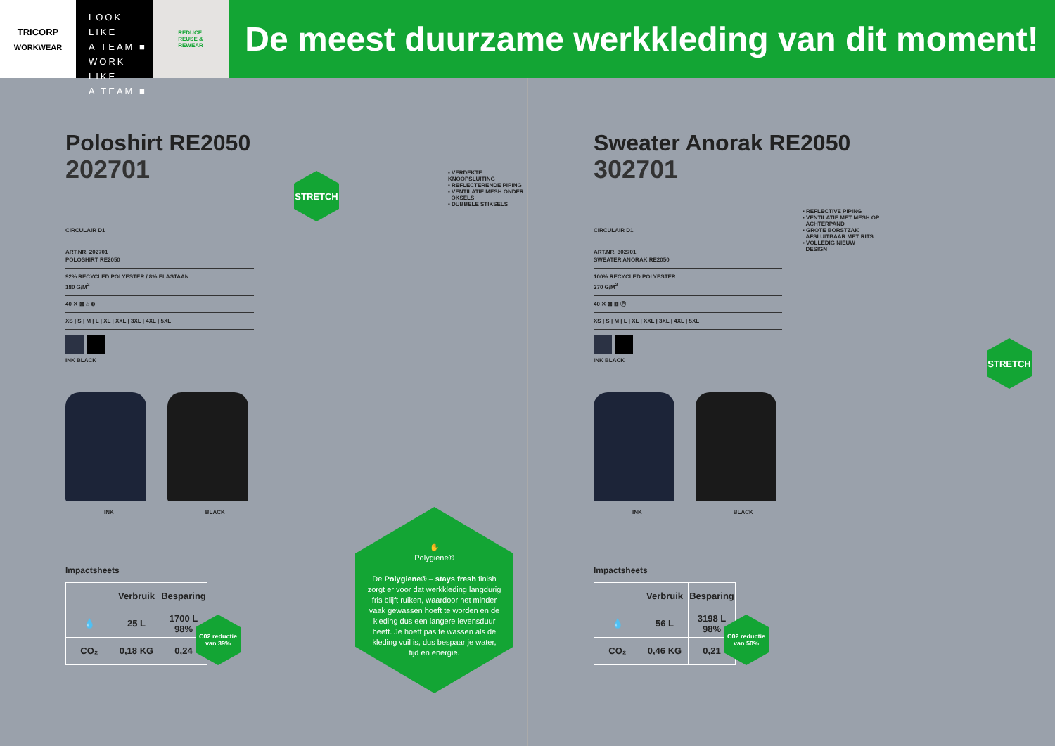TRICORP
WORKWEAR
LOOK LIKE
A TEAM ■
WORK LIKE
A TEAM ■
REDUCE
REUSE &
REWEAR
De meest duurzame werkkleding van dit moment!
Poloshirt RE2050
202701
CIRCULAIR D1
ART.NR. 202701
POLOSHIRT RE2050
92% RECYCLED POLYESTER / 8% ELASTAAN
180 G/M<sup>2</sup>
40 ✕ ⊠ ⌂ ⊗
XS | S | M | L | XL | XXL | 3XL | 4XL | 5XL
INK BLACK
INK BLACK
Impactsheets
| | Verbruik | Besparing |
| --- | --- | --- |
| 💧 | 25 L | 1700 L 98% |
| CO₂ | 0,18 KG | 0,24 |
C02 reductie
van 39%
STRETCH
▪ VERDEKTE KNOOPSLUITING
▪ REFLECTERENDE PIPING
▪ VENTILATIE MESH ONDER
OKSELS
▪ DUBBELE STIKSELS
✋
Polygiene®
De Polygiene® – stays fresh finish zorgt er voor dat werkkleding langdurig fris blijft ruiken, waardoor het minder vaak gewassen hoeft te worden en de kleding dus een langere levensduur heeft. Je hoeft pas te wassen als de kleding vuil is, dus bespaar je water, tijd en energie.
Sweater Anorak RE2050
302701
CIRCULAIR D1
ART.NR. 302701
SWEATER ANORAK RE2050
100% RECYCLED POLYESTER
270 G/M<sup>2</sup>
40 ✕ ⊠ ⊠ Ⓟ
XS | S | M | L | XL | XXL | 3XL | 4XL | 5XL
INK BLACK
INK BLACK
Impactsheets
| | Verbruik | Besparing |
| --- | --- | --- |
| 💧 | 56 L | 3198 L 98% |
| CO₂ | 0,46 KG | 0,21 |
C02 reductie
van 50%
▪ REFLECTIVE PIPING
▪ VENTILATIE MET MESH OP
ACHTERPAND
▪ GROTE BORSTZAK
AFSLUITBAAR MET RITS
▪ VOLLEDIG NIEUW
DESIGN
STRETCH